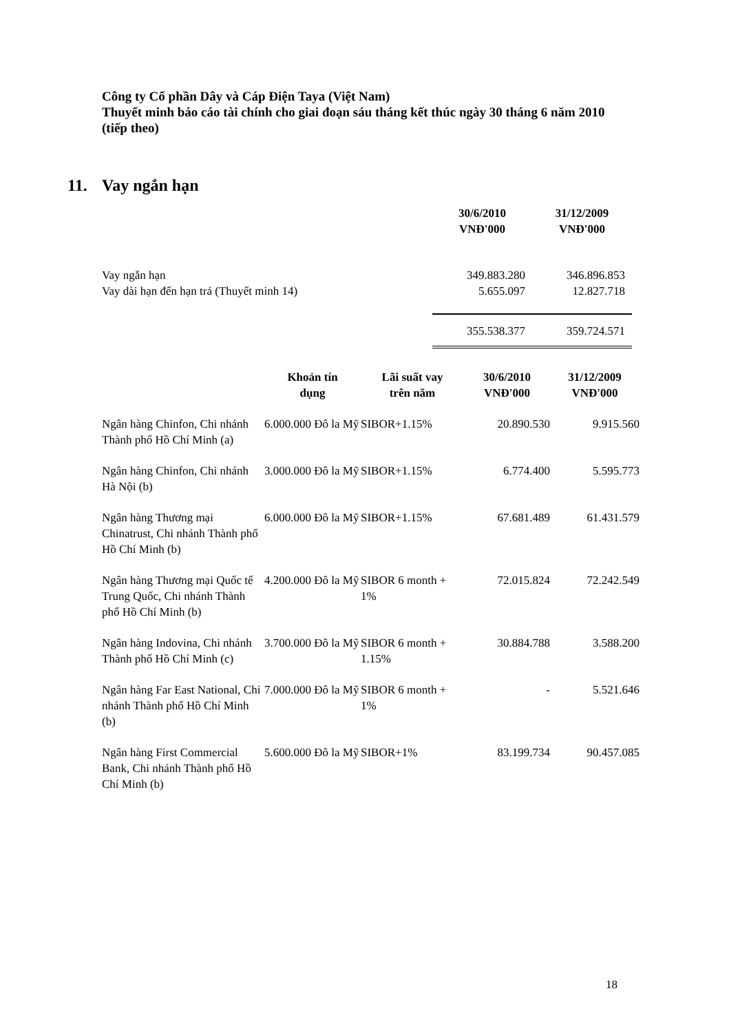Công ty Cổ phần Dây và Cáp Điện Taya (Việt Nam)
Thuyết minh báo cáo tài chính cho giai đoạn sáu tháng kết thúc ngày 30 tháng 6 năm 2010 (tiếp theo)
11. Vay ngắn hạn
| | 30/6/2010 VNĐ'000 | 31/12/2009 VNĐ'000 |
| --- | --- | --- |
| Vay ngắn hạn Vay dài hạn đến hạn trả (Thuyết minh 14) | 349.883.280 5.655.097 | 346.896.853 12.827.718 |
| | 355.538.377 | 359.724.571 |
| | Khoản tín dụng | Lãi suất vay trên năm | 30/6/2010 VNĐ'000 | 31/12/2009 VNĐ'000 |
| --- | --- | --- | --- | --- |
| Ngân hàng Chinfon, Chi nhánh Thành phố Hồ Chí Minh (a) | 6.000.000 Đô la Mỹ | SIBOR+1.15% | 20.890.530 | 9.915.560 |
| Ngân hàng Chinfon, Chi nhánh Hà Nội (b) | 3.000.000 Đô la Mỹ | SIBOR+1.15% | 6.774.400 | 5.595.773 |
| Ngân hàng Thương mại Chinatrust, Chi nhánh Thành phố Hồ Chí Minh (b) | 6.000.000 Đô la Mỹ | SIBOR+1.15% | 67.681.489 | 61.431.579 |
| Ngân hàng Thương mại Quốc tế Trung Quốc, Chi nhánh Thành phố Hồ Chí Minh (b) | 4.200.000 Đô la Mỹ | SIBOR 6 month + 1% | 72.015.824 | 72.242.549 |
| Ngân hàng Indovina, Chi nhánh Thành phố Hồ Chí Minh (c) | 3.700.000 Đô la Mỹ | SIBOR 6 month + 1.15% | 30.884.788 | 3.588.200 |
| Ngân hàng Far East National, Chi nhánh Thành phố Hồ Chí Minh (b) | 7.000.000 Đô la Mỹ | SIBOR 6 month + 1% | - | 5.521.646 |
| Ngân hàng First Commercial Bank, Chi nhánh Thành phố Hồ Chí Minh (b) | 5.600.000 Đô la Mỹ | SIBOR+1% | 83.199.734 | 90.457.085 |
18